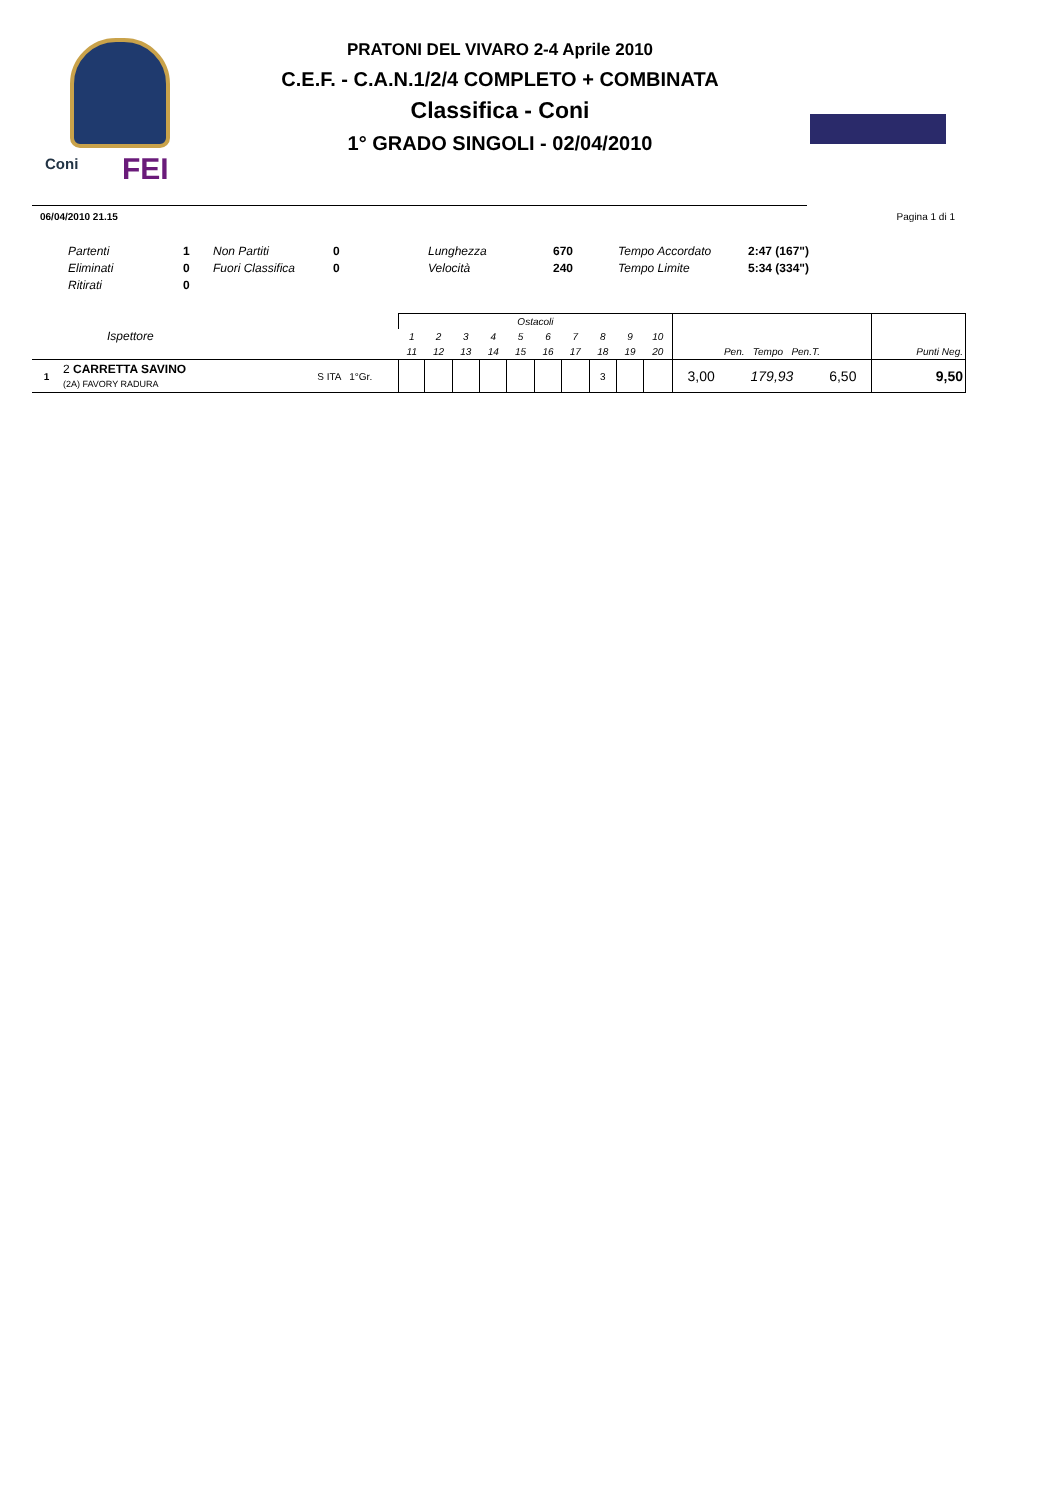Coni FEI
PRATONI DEL VIVARO 2-4 Aprile 2010
C.E.F. - C.A.N.1/2/4 COMPLETO + COMBINATA
Classifica - Coni
1° GRADO SINGOLI - 02/04/2010
06/04/2010 21.15 Pagina 1 di 1
| Partenti | 1 | Non Partiti | 0 | Lunghezza | 670 | Tempo Accordato | 2:47 (167") |
| Eliminati | 0 | Fuori Classifica | 0 | Velocità | 240 | Tempo Limite | 5:34 (334") |
| Ritirati | 0 | | | | | | |
| Ispettore | | | Ostacoli | | | | | | | | | | Pen. Tempo Pen.T. | | | Punti Neg. |
| | | | 1 | 2 | 3 | 4 | 5 | 6 | 7 | 8 | 9 | 10 | | | | |
| | | | 11 | 12 | 13 | 14 | 15 | 16 | 17 | 18 | 19 | 20 | | | | |
| 1 | 2 CARRETTA SAVINO (2A) FAVORY RADURA | S ITA 1°Gr. | | | | | | | | 3 | | | 3,00 | 179,93 | 6,50 | 9,50 |